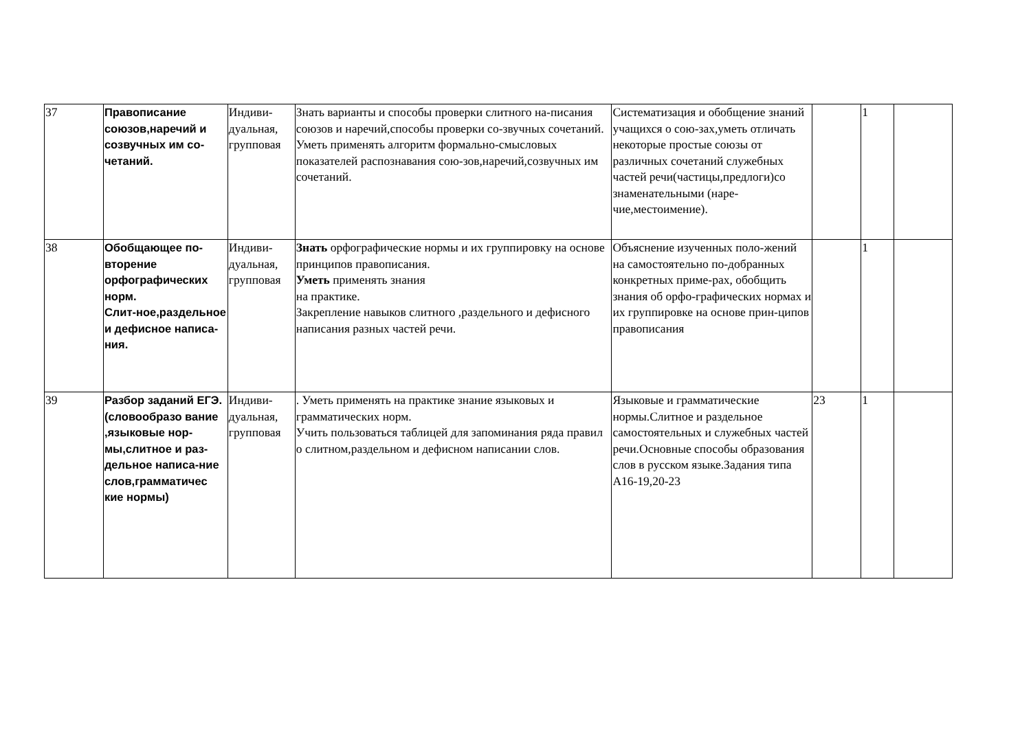| 37 | Правописание союзов,наречий и созвучных им со-четаний. | Индиви-дуальная, групповая | Знать варианты и способы проверки слитного на-писания союзов и наречий,способы проверки со-звучных сочетаний. Уметь применять алгоритм формально-смысловых показателей распознавания сою-зов,наречий,созвучных им сочетаний. | Систематизация и обобщение знаний учащихся о сою-зах,уметь отличать некоторые простые союзы от различных сочетаний служебных частей речи(частицы,предлоги)со знаменательными (наре-чие,местоимение). | | 1 | |
| 38 | Обобщающее по-вторение орфографических норм. Слит-ное,раздельное и дефисное написа-ния. | Индиви-дуальная, групповая | Знать орфографические нормы и их группировку на основе принципов правописания. Уметь применять знания на практике. Закрепление навыков слитного ,раздельного и дефисного написания разных частей речи. | Объяснение изученных поло-жений на самостоятельно по-добранных конкретных приме-рах, обобщить знания об орфо-графических нормах и их группировке на основе прин-ципов правописания | | 1 | |
| 39 | Разбор заданий ЕГЭ.(словообразо вание ,языковые нор-мы,слитное и раз-дельное написа-ние слов,грамматичес кие нормы) | Индиви-дуальная, групповая | . Уметь применять на практике знание языковых и грамматических норм. Учить пользоваться таблицей для запоминания ряда правил о слитном,раздельном и дефисном написании слов. | Языковые и грамматические нормы.Слитное и раздельное самостоятельных и служебных частей речи.Основные способы образования слов в русском языке.Задания типа А16-19,20-23 | 23 | 1 | |